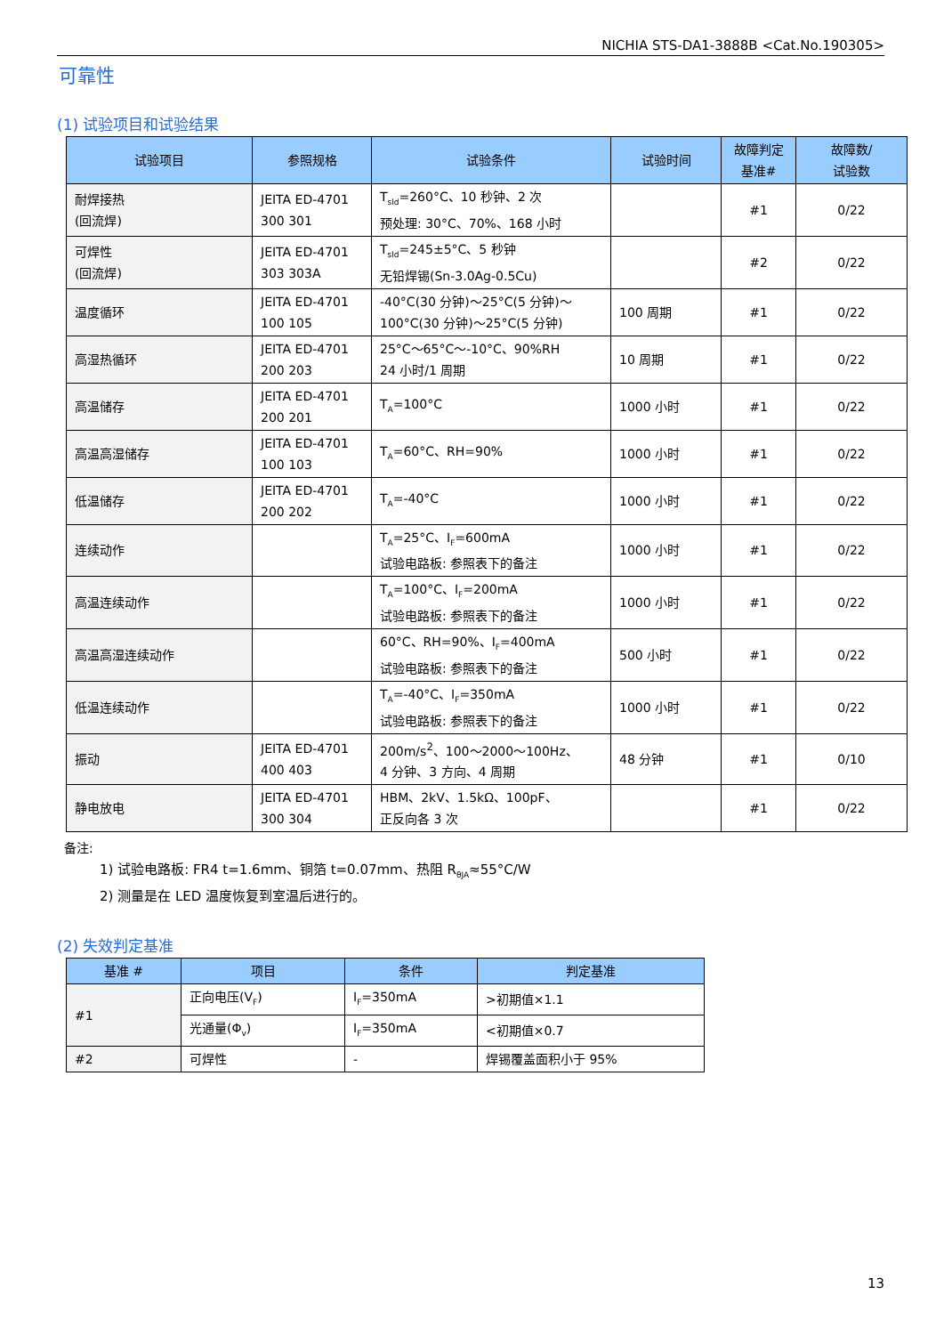NICHIA STS-DA1-3888B <Cat.No.190305>
可靠性
(1) 试验项目和试验结果
| 试验项目 | 参照规格 | 试验条件 | 试验时间 | 故障判定 基准# | 故障数/ 试验数 |
| --- | --- | --- | --- | --- | --- |
| 耐焊接热 (回流焊) | JEITA ED-4701 300 301 | T<sub>sld</sub>=260°C、10 秒钟、2 次 预处理: 30°C、70%、168 小时 | | #1 | 0/22 |
| 可焊性 (回流焊) | JEITA ED-4701 303 303A | T<sub>sld</sub>=245±5°C、5 秒钟 无铅焊锡(Sn-3.0Ag-0.5Cu) | | #2 | 0/22 |
| 温度循环 | JEITA ED-4701 100 105 | -40°C(30 分钟)～25°C(5 分钟)～ 100°C(30 分钟)～25°C(5 分钟) | 100 周期 | #1 | 0/22 |
| 高湿热循环 | JEITA ED-4701 200 203 | 25°C～65°C～-10°C、90%RH 24 小时/1 周期 | 10 周期 | #1 | 0/22 |
| 高温储存 | JEITA ED-4701 200 201 | T<sub>A</sub>=100°C | 1000 小时 | #1 | 0/22 |
| 高温高湿储存 | JEITA ED-4701 100 103 | T<sub>A</sub>=60°C、RH=90% | 1000 小时 | #1 | 0/22 |
| 低温储存 | JEITA ED-4701 200 202 | T<sub>A</sub>=-40°C | 1000 小时 | #1 | 0/22 |
| 连续动作 | | T<sub>A</sub>=25°C、I<sub>F</sub>=600mA 试验电路板: 参照表下的备注 | 1000 小时 | #1 | 0/22 |
| 高温连续动作 | | T<sub>A</sub>=100°C、I<sub>F</sub>=200mA 试验电路板: 参照表下的备注 | 1000 小时 | #1 | 0/22 |
| 高温高湿连续动作 | | 60°C、RH=90%、I<sub>F</sub>=400mA 试验电路板: 参照表下的备注 | 500 小时 | #1 | 0/22 |
| 低温连续动作 | | T<sub>A</sub>=-40°C、I<sub>F</sub>=350mA 试验电路板: 参照表下的备注 | 1000 小时 | #1 | 0/22 |
| 振动 | JEITA ED-4701 400 403 | 200m/s<sup>2</sup>、100～2000～100Hz、 4 分钟、3 方向、4 周期 | 48 分钟 | #1 | 0/10 |
| 静电放电 | JEITA ED-4701 300 304 | HBM、2kV、1.5kΩ、100pF、 正反向各 3 次 | | #1 | 0/22 |
备注:
1) 试验电路板: FR4 t=1.6mm、铜箔 t=0.07mm、热阻 R<sub>θJA</sub>≈55°C/W
2) 测量是在 LED 温度恢复到室温后进行的。
(2) 失效判定基准
| 基准 # | 项目 | 条件 | 判定基准 |
| --- | --- | --- | --- |
| #1 | 正向电压(V<sub>F</sub>) | I<sub>F</sub>=350mA | >初期值×1.1 |
| | 光通量(Φ<sub>v</sub>) | I<sub>F</sub>=350mA | <初期值×0.7 |
| #2 | 可焊性 | - | 焊锡覆盖面积小于 95% |
13